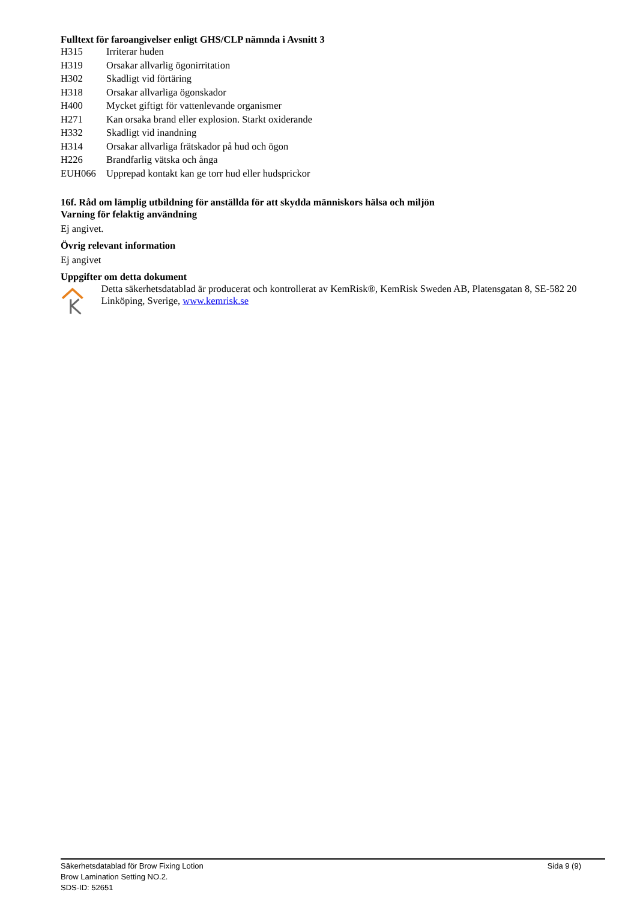Fulltext för faroangivelser enligt GHS/CLP nämnda i Avsnitt 3
| H315 | Irriterar huden |
| H319 | Orsakar allvarlig ögonirritation |
| H302 | Skadligt vid förtäring |
| H318 | Orsakar allvarliga ögonskador |
| H400 | Mycket giftigt för vattenlevande organismer |
| H271 | Kan orsaka brand eller explosion. Starkt oxiderande |
| H332 | Skadligt vid inandning |
| H314 | Orsakar allvarliga frätskador på hud och ögon |
| H226 | Brandfarlig vätska och ånga |
| EUH066 | Upprepad kontakt kan ge torr hud eller hudsprickor |
16f. Råd om lämplig utbildning för anställda för att skydda människors hälsa och miljön
Varning för felaktig användning
Ej angivet.
Övrig relevant information
Ej angivet
Uppgifter om detta dokument
Detta säkerhetsdatablad är producerat och kontrollerat av KemRisk®, KemRisk Sweden AB, Platensgatan 8, SE-582 20 Linköping, Sverige, www.kemrisk.se
Säkerhetsdatablad för Brow Fixing Lotion
Brow Lamination Setting NO.2.
SDS-ID: 52651
Sida 9 (9)